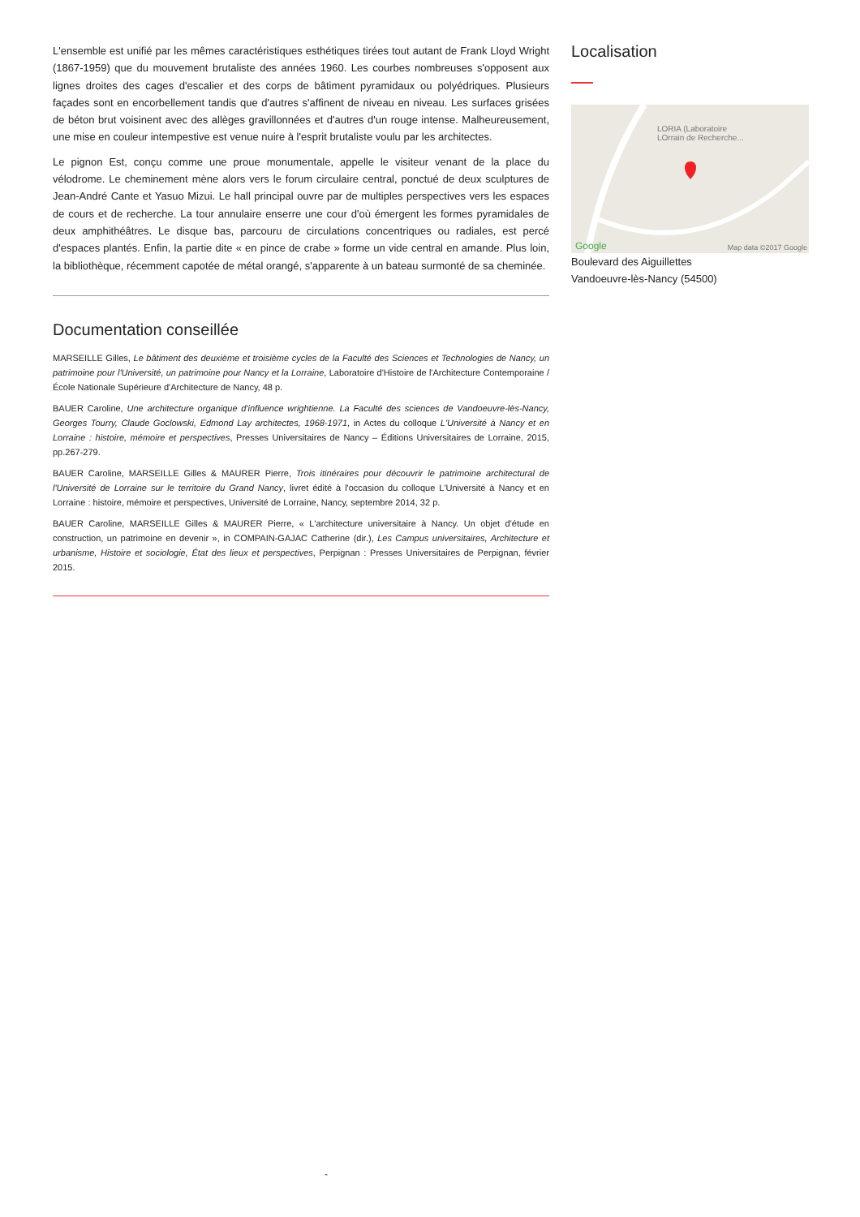L'ensemble est unifié par les mêmes caractéristiques esthétiques tirées tout autant de Frank Lloyd Wright (1867-1959) que du mouvement brutaliste des années 1960. Les courbes nombreuses s'opposent aux lignes droites des cages d'escalier et des corps de bâtiment pyramidaux ou polyédriques. Plusieurs façades sont en encorbellement tandis que d'autres s'affinent de niveau en niveau. Les surfaces grisées de béton brut voisinent avec des allèges gravillonnées et d'autres d'un rouge intense. Malheureusement, une mise en couleur intempestive est venue nuire à l'esprit brutaliste voulu par les architectes.
Le pignon Est, conçu comme une proue monumentale, appelle le visiteur venant de la place du vélodrome. Le cheminement mène alors vers le forum circulaire central, ponctué de deux sculptures de Jean-André Cante et Yasuo Mizui. Le hall principal ouvre par de multiples perspectives vers les espaces de cours et de recherche. La tour annulaire enserre une cour d'où émergent les formes pyramidales de deux amphithéâtres. Le disque bas, parcouru de circulations concentriques ou radiales, est percé d'espaces plantés. Enfin, la partie dite « en pince de crabe » forme un vide central en amande. Plus loin, la bibliothèque, récemment capotée de métal orangé, s'apparente à un bateau surmonté de sa cheminée.
Documentation conseillée
MARSEILLE Gilles, Le bâtiment des deuxième et troisième cycles de la Faculté des Sciences et Technologies de Nancy, un patrimoine pour l'Université, un patrimoine pour Nancy et la Lorraine, Laboratoire d'Histoire de l'Architecture Contemporaine / École Nationale Supérieure d'Architecture de Nancy, 48 p.
BAUER Caroline, Une architecture organique d'influence wrightienne. La Faculté des sciences de Vandoeuvre-lès-Nancy, Georges Tourry, Claude Goclowski, Edmond Lay architectes, 1968-1971, in Actes du colloque L'Université à Nancy et en Lorraine : histoire, mémoire et perspectives, Presses Universitaires de Nancy – Éditions Universitaires de Lorraine, 2015, pp.267-279.
BAUER Caroline, MARSEILLE Gilles & MAURER Pierre, Trois itinéraires pour découvrir le patrimoine architectural de l'Université de Lorraine sur le territoire du Grand Nancy, livret édité à l'occasion du colloque L'Université à Nancy et en Lorraine : histoire, mémoire et perspectives, Université de Lorraine, Nancy, septembre 2014, 32 p.
BAUER Caroline, MARSEILLE Gilles & MAURER Pierre, « L'architecture universitaire à Nancy. Un objet d'étude en construction, un patrimoine en devenir », in COMPAIN-GAJAC Catherine (dir.), Les Campus universitaires, Architecture et urbanisme, Histoire et sociologie, État des lieux et perspectives, Perpignan : Presses Universitaires de Perpignan, février 2015.
Localisation
LORIA (Laboratoire
LOrrain de Recherche...
Google Map data ©2017 Google
Boulevard des Aiguillettes
Vandoeuvre-lès-Nancy (54500)
-